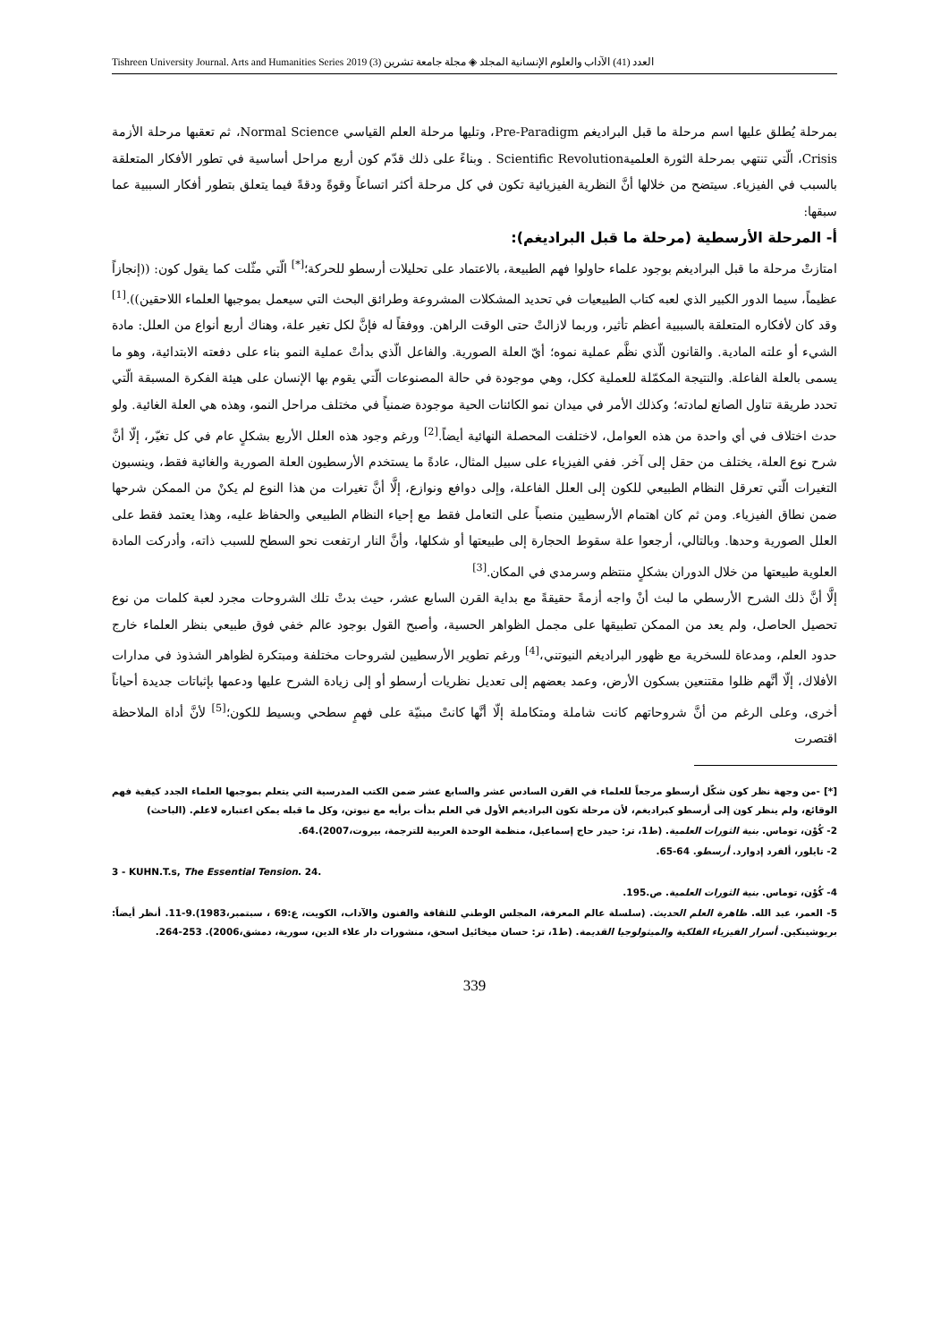Tishreen University Journal. Arts and Humanities Series 2019 (3) العدد (41) الآداب والعلوم الإنسانية المجلد ◈ مجلة جامعة تشرين
بمرحلة يُطلق عليها اسم مرحلة ما قبل البراديغم Pre-Paradigm، وتليها مرحلة العلم القياسي Normal Science، ثم تعقبها مرحلة الأزمة Crisis، الّتي تنتهي بمرحلة الثورة العلميةScientific Revolution . وبناءً على ذلك قدّم كون أربع مراحل أساسية في تطور الأفكار المتعلقة بالسبب في الفيزياء. سيتضح من خلالها أنَّ النظرية الفيزيائية تكون في كل مرحلة أكثر اتساعاً وقوةً ودقةً فيما يتعلق بتطور أفكار السببية عما سبقها:
أ- المرحلة الأرسطية (مرحلة ما قبل البراديغم):
امتازتْ مرحلة ما قبل البراديغم بوجود علماء حاولوا فهم الطبيعة، بالاعتماد على تحليلات أرسطو للحركة؛<sup>[*]</sup> الّتي مثّلت كما يقول كون: ((إنجازاً عظيماً، سيما الدور الكبير الذي لعبه كتاب الطبيعيات في تحديد المشكلات المشروعة وطرائق البحث التي سيعمل بموجبها العلماء اللاحقين)).<sup>[1]</sup> وقد كان لأفكاره المتعلقة بالسببية أعظم تأثير، وربما لازالتْ حتى الوقت الراهن. ووفقاً له فإنَّ لكل تغير علة، وهناك أربع أنواع من العلل: مادة الشيء أو علته المادية. والقانون الّذي نظَّم عملية نموه؛ أيّ العلة الصورية. والفاعل الّذي بدأتْ عملية النمو بناء على دفعته الابتدائية، وهو ما يسمى بالعلة الفاعلة. والنتيجة المكمّلة للعملية ككل، وهي موجودة في حالة المصنوعات الّتي يقوم بها الإنسان على هيئة الفكرة المسبقة الّتي تحدد طريقة تناول الصانع لمادته؛ وكذلك الأمر في ميدان نمو الكائنات الحية موجودة ضمنياً في مختلف مراحل النمو، وهذه هي العلة الغائية. ولو حدث اختلاف في أي واحدة من هذه العوامل، لاختلفت المحصلة النهائية أيضاً.<sup>[2]</sup> ورغم وجود هذه العلل الأربع بشكلٍ عام في كل تغيّر، إلّا أنَّ شرح نوع العلة، يختلف من حقل إلى آخر. ففي الفيزياء على سبيل المثال، عادةً ما يستخدم الأرسطيون العلة الصورية والغائية فقط، وينسبون التغيرات الّتي تعرقل النظام الطبيعي للكون إلى العلل الفاعلة، وإلى دوافع ونوازع، إلَّا أنَّ تغيرات من هذا النوع لم يكنْ من الممكن شرحها ضمن نطاق الفيزياء. ومن ثم كان اهتمام الأرسطيين منصباً على التعامل فقط مع إحياء النظام الطبيعي والحفاظ عليه، وهذا يعتمد فقط على العلل الصورية وحدها. وبالتالي، أرجعوا علة سقوط الحجارة إلى طبيعتها أو شكلها، وأنَّ النار ارتفعت نحو السطح للسبب ذاته، وأدركت المادة العلوية طبيعتها من خلال الدوران بشكلٍ منتظم وسرمدي في المكان.<sup>[3]</sup>
إلَّا أنَّ ذلك الشرح الأرسطي ما لبث أنْ واجه أزمةً حقيقةً مع بداية القرن السابع عشر، حيث بدتْ تلك الشروحات مجرد لعبة كلمات من نوع تحصيل الحاصل، ولم يعد من الممكن تطبيقها على مجمل الظواهر الحسية، وأصبح القول بوجود عالم خفي فوق طبيعي بنظر العلماء خارج حدود العلم، ومدعاة للسخرية مع ظهور البراديغم النيوتني،<sup>[4]</sup> ورغم تطوير الأرسطيين لشروحات مختلفة ومبتكرة لظواهر الشذوذ في مدارات الأفلاك، إلّا أنَّهم ظلوا مقتنعين بسكون الأرض، وعمد بعضهم إلى تعديل نظريات أرسطو أو إلى زيادة الشرح عليها ودعمها بإثباتات جديدة أحياناً أخرى، وعلى الرغم من أنَّ شروحاتهم كانت شاملة ومتكاملة إلّا أنَّها كانتْ مبنيّة على فهمٍ سطحي وبسيط للكون؛<sup>[5]</sup> لأنَّ أداة الملاحظة اقتصرت
[*] -من وجهة نظر كون شكّل أرسطو مرجعاً للعلماء في القرن السادس عشر والسابع عشر ضمن الكتب المدرسية التي يتعلم بموجبها العلماء الجدد كيفية فهم الوقائع، ولم ينظر كون إلى أرسطو كبراديغم، لأن مرحلة تكون البراديغم الأول في العلم بدأت برأيه مع نيوتن، وكل ما قبله يمكن اعتباره لاعلم. (الباحث)
2- كُوْن، توماس. بنية الثورات العلمية. (ط1، تر: حيدر حاج إسماعيل، منظمة الوحدة العربية للترجمة، بيروت،2007).64.
2- تايلور، ألفرد إدوارد. أرسطو. 64-65.
3 - KUHN.T.s, The Essential Tension. 24.
4- كُوْن، توماس. بنية الثورات العلمية. ص.195.
5- العمر، عبد الله. ظاهرة العلم الحديث. (سلسلة عالم المعرفة، المجلس الوطني للثقافة والفنون والآداب، الكويت، ع:69 ، سبتمبر،1983).9-11. أنظر أيضاً: بريوشينكين. أسرار الفيزياء الفلكية والميثولوجيا القديمة. (ط1، تر: حسان ميخائيل اسحق، منشورات دار علاء الدين، سورية، دمشق،2006). 253-264.
339